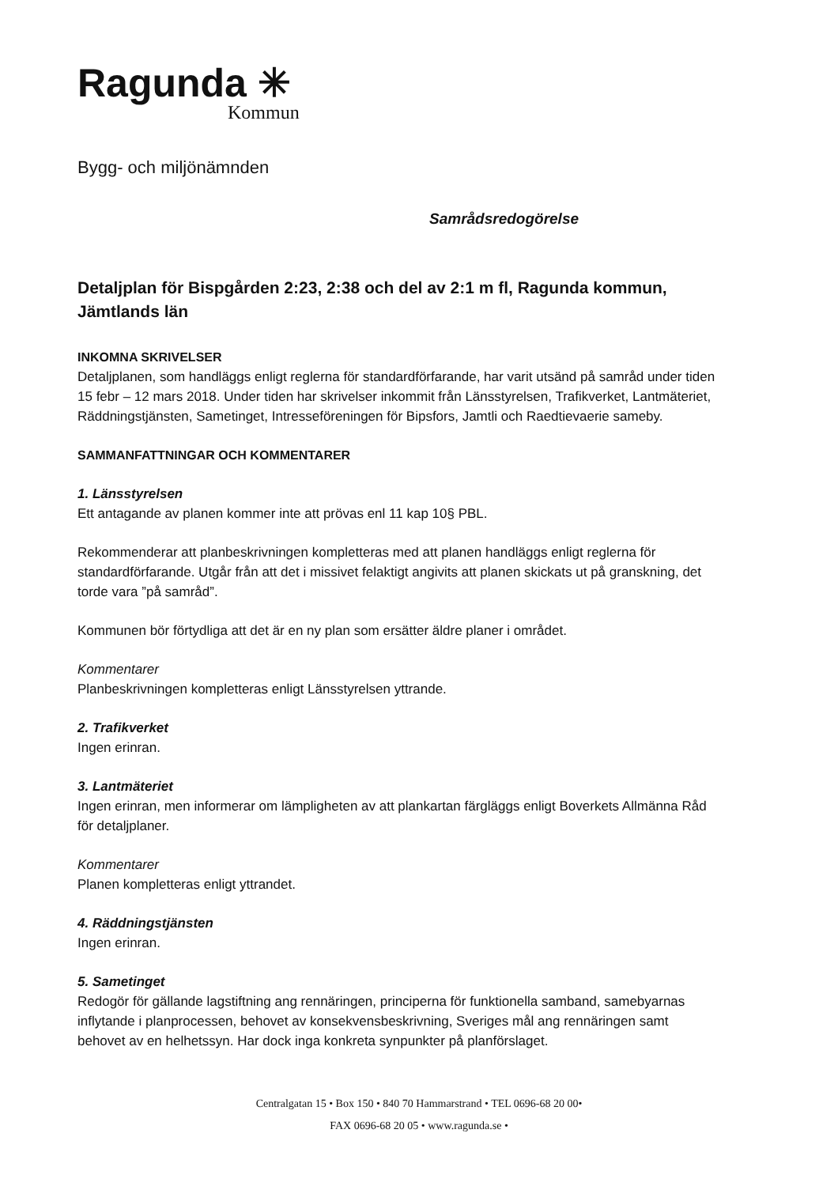Ragunda ✳
Kommun
Bygg- och miljönämnden
Samrådsredogörelse
Detaljplan för Bispgården 2:23, 2:38 och del av 2:1 m fl, Ragunda kommun, Jämtlands län
INKOMNA SKRIVELSER
Detaljplanen, som handläggs enligt reglerna för standardförfarande, har varit utsänd på samråd under tiden 15 febr – 12 mars 2018. Under tiden har skrivelser inkommit från Länsstyrelsen, Trafikverket, Lantmäteriet, Räddningstjänsten, Sametinget, Intresseföreningen för Bipsfors, Jamtli och Raedtievaerie sameby.
SAMMANFATTNINGAR OCH KOMMENTARER
1. Länsstyrelsen
Ett antagande av planen kommer inte att prövas enl 11 kap 10§ PBL.
Rekommenderar att planbeskrivningen kompletteras med att planen handläggs enligt reglerna för standardförfarande. Utgår från att det i missivet felaktigt angivits att planen skickats ut på granskning, det torde vara ”på samråd”.
Kommunen bör förtydliga att det är en ny plan som ersätter äldre planer i området.
Kommentarer
Planbeskrivningen kompletteras enligt Länsstyrelsen yttrande.
2. Trafikverket
Ingen erinran.
3. Lantmäteriet
Ingen erinran, men informerar om lämpligheten av att plankartan färgläggs enligt Boverkets Allmänna Råd för detaljplaner.
Kommentarer
Planen kompletteras enligt yttrandet.
4. Räddningstjänsten
Ingen erinran.
5. Sametinget
Redogör för gällande lagstiftning ang rennäringen, principerna för funktionella samband, samebyarnas inflytande i planprocessen, behovet av konsekvensbeskrivning, Sveriges mål ang rennäringen samt behovet av en helhetssyn. Har dock inga konkreta synpunkter på planförslaget.
Centralgatan 15 • Box 150 • 840 70 Hammarstrand • TEL 0696-68 20 00•
FAX 0696-68 20 05 • www.ragunda.se •